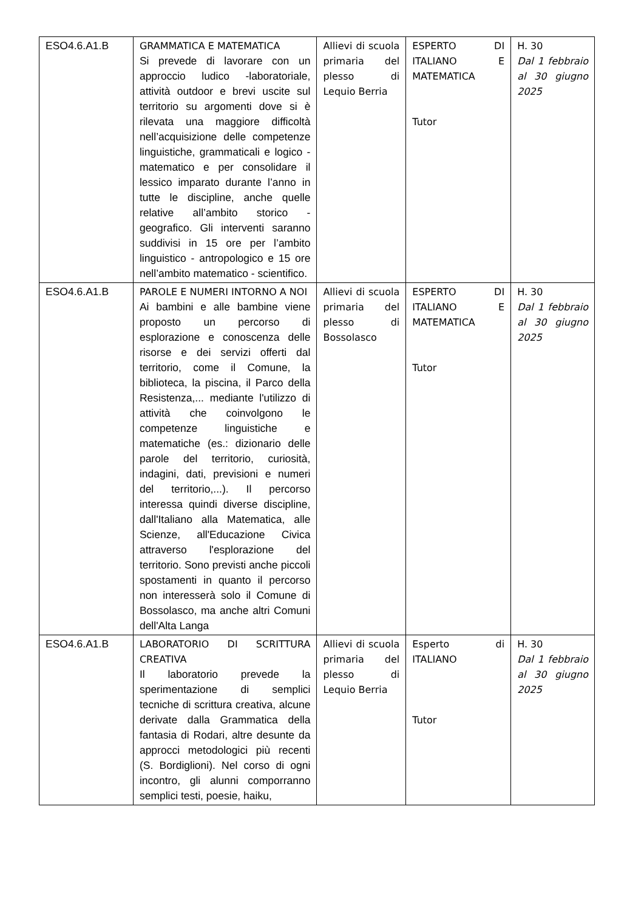| ESO4.6.A1.B | GRAMMATICA E MATEMATICA Si prevede di lavorare con un approccio ludico -laboratoriale, attività outdoor e brevi uscite sul territorio su argomenti dove si è rilevata una maggiore difficoltà nell’acquisizione delle competenze linguistiche, grammaticali e logico - matematico e per consolidare il lessico imparato durante l’anno in tutte le discipline, anche quelle relative all’ambito storico - geografico. Gli interventi saranno suddivisi in 15 ore per l’ambito linguistico - antropologico e 15 ore nell’ambito matematico - scientifico. | Allievi di scuola primaria del plesso di Lequio Berria | ESPERTO DI ITALIANO E MATEMATICA Tutor | H. 30 Dal 1 febbraio al 30 giugno 2025 |
| ESO4.6.A1.B | PAROLE E NUMERI INTORNO A NOI Ai bambini e alle bambine viene proposto un percorso di esplorazione e conoscenza delle risorse e dei servizi offerti dal territorio, come il Comune, la biblioteca, la piscina, il Parco della Resistenza,... mediante l'utilizzo di attività che coinvolgono le competenze linguistiche e matematiche (es.: dizionario delle parole del territorio, curiosità, indagini, dati, previsioni e numeri del territorio,...). Il percorso interessa quindi diverse discipline, dall'Italiano alla Matematica, alle Scienze, all'Educazione Civica attraverso l'esplorazione del territorio. Sono previsti anche piccoli spostamenti in quanto il percorso non interesserà solo il Comune di Bossolasco, ma anche altri Comuni dell'Alta Langa | Allievi di scuola primaria del plesso di Bossolasco | ESPERTO DI ITALIANO E MATEMATICA Tutor | H. 30 Dal 1 febbraio al 30 giugno 2025 |
| ESO4.6.A1.B | LABORATORIO DI SCRITTURA CREATIVA Il laboratorio prevede la sperimentazione di semplici tecniche di scrittura creativa, alcune derivate dalla Grammatica della fantasia di Rodari, altre desunte da approcci metodologici più recenti (S. Bordiglioni). Nel corso di ogni incontro, gli alunni comporranno semplici testi, poesie, haiku, | Allievi di scuola primaria del plesso di Lequio Berria | Esperto di ITALIANO Tutor | H. 30 Dal 1 febbraio al 30 giugno 2025 |